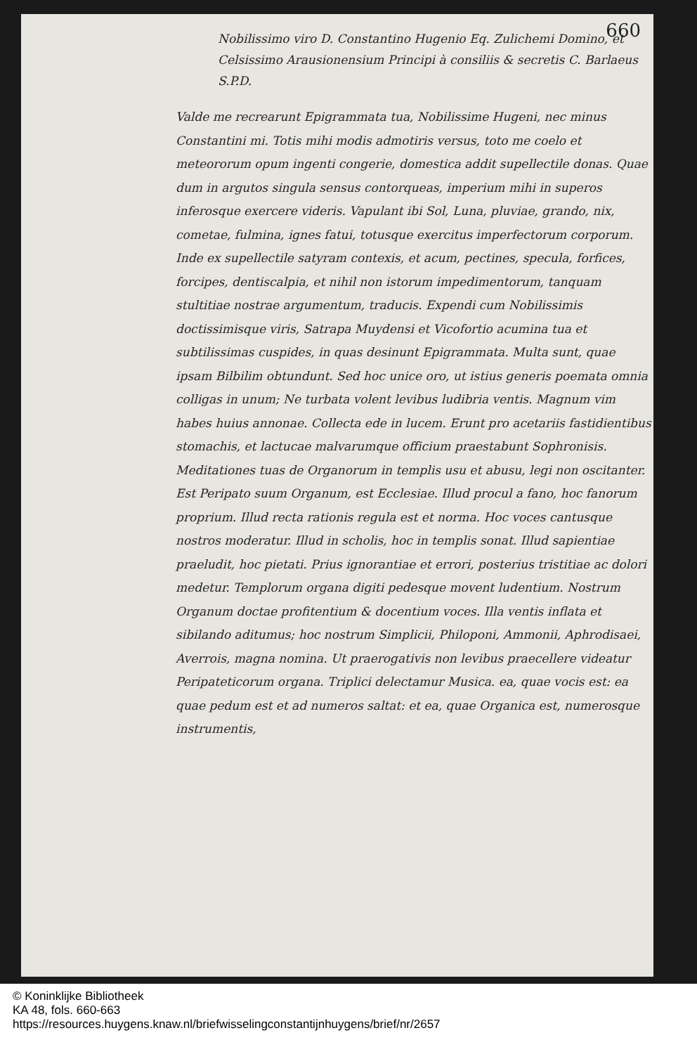660
Nobilissimo viro D. Constantino Hugenio Eq. Zulichemi Domino, et Celsissimo Arausionensium Principi à consiliis & secretis C. Barlaeus S.P.D.
Valde me recrearunt Epigrammata tua, Nobilissime Hugeni, nec minus Constantini mi. Totis mihi modis admotiris versus, toto me coelo et meteororum opum ingenti congerie, domestica addit supellectile donas. Quae dum in argutos singula sensus contorqueas, imperium mihi in superos inferosque exercere videris. Vapulant ibi Sol, Luna, pluviae, grando, nix, cometae, fulmina, ignes fatui, totusque exercitus imperfectorum corporum. Inde ex supellectile satyram contexis, et acum, pectines, specula, forfices, forcipes, dentiscalpia, et nihil non istorum impedimentorum, tanquam stultitiae nostrae argumentum, traducis. Expendi cum Nobilissimis doctissimisque viris, Satrapa Muydensi et Vicofortio acumina tua et subtilissimas cuspides, in quas desinunt Epigrammata. Multa sunt, quae ipsam Bilbilim obtundunt. Sed hoc unice oro, ut istius generis poemata omnia colligas in unum; Ne turbata volent levibus ludibria ventis. Magnum vim habes huius annonae. Collecta ede in lucem. Erunt pro acetariis fastidientibus stomachis, et lactucae malvarumque officium praestabunt Sophronisis. Meditationes tuas de Organorum in templis usu et abusu, legi non oscitanter. Est Peripato suum Organum, est Ecclesiae. Illud procul a fano, hoc fanorum proprium. Illud recta rationis regula est et norma. Hoc voces cantusque nostros moderatur. Illud in scholis, hoc in templis sonat. Illud sapientiae praeludit, hoc pietati. Prius ignorantiae et errori, posterius tristitiae ac dolori medetur. Templorum organa digiti pedesque movent ludentium. Nostrum Organum doctae profitentium & docentium voces. Illa ventis inflata et sibilando aditumus; hoc nostrum Simplicii, Philoponi, Ammonii, Aphrodisaei, Averrois, magna nomina. Ut praerogativis non levibus praecellere videatur Peripateticorum organa. Triplici delectamur Musica. ea, quae vocis est: ea quae pedum est et ad numeros saltat: et ea, quae Organica est, numerosque instrumentis,
© Koninklijke Bibliotheek
KA 48, fols. 660-663
https://resources.huygens.knaw.nl/briefwisselingconstantijnhuygens/brief/nr/2657